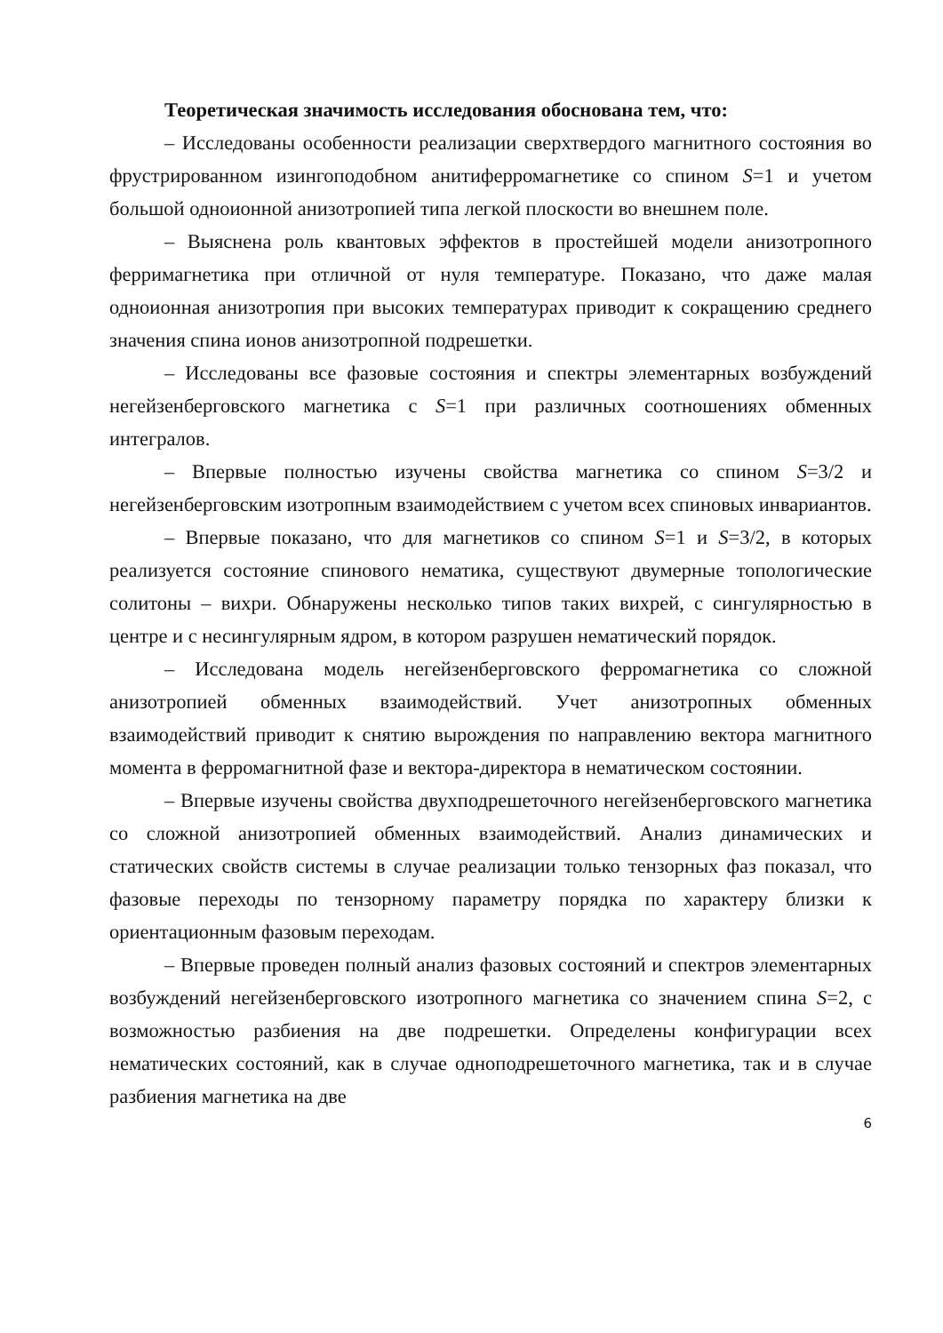Теоретическая значимость исследования обоснована тем, что:
– Исследованы особенности реализации сверхтвердого магнитного состояния во фрустрированном изингоподобном анитиферромагнетике со спином S=1 и учетом большой одноионной анизотропией типа легкой плоскости во внешнем поле.
– Выяснена роль квантовых эффектов в простейшей модели анизотропного ферримагнетика при отличной от нуля температуре. Показано, что даже малая одноионная анизотропия при высоких температурах приводит к сокращению среднего значения спина ионов анизотропной подрешетки.
– Исследованы все фазовые состояния и спектры элементарных возбуждений негейзенберговского магнетика с S=1 при различных соотношениях обменных интегралов.
– Впервые полностью изучены свойства магнетика со спином S=3/2 и негейзенберговским изотропным взаимодействием с учетом всех спиновых инвариантов.
– Впервые показано, что для магнетиков со спином S=1 и S=3/2, в которых реализуется состояние спинового нематика, существуют двумерные топологические солитоны – вихри. Обнаружены несколько типов таких вихрей, с сингулярностью в центре и с несингулярным ядром, в котором разрушен нематический порядок.
– Исследована модель негейзенберговского ферромагнетика со сложной анизотропией обменных взаимодействий. Учет анизотропных обменных взаимодействий приводит к снятию вырождения по направлению вектора магнитного момента в ферромагнитной фазе и вектора-директора в нематическом состоянии.
– Впервые изучены свойства двухподрешеточного негейзенберговского магнетика со сложной анизотропией обменных взаимодействий. Анализ динамических и статических свойств системы в случае реализации только тензорных фаз показал, что фазовые переходы по тензорному параметру порядка по характеру близки к ориентационным фазовым переходам.
– Впервые проведен полный анализ фазовых состояний и спектров элементарных возбуждений негейзенберговского изотропного магнетика со значением спина S=2, с возможностью разбиения на две подрешетки. Определены конфигурации всех нематических состояний, как в случае одноподрешеточного магнетика, так и в случае разбиения магнетика на две
6